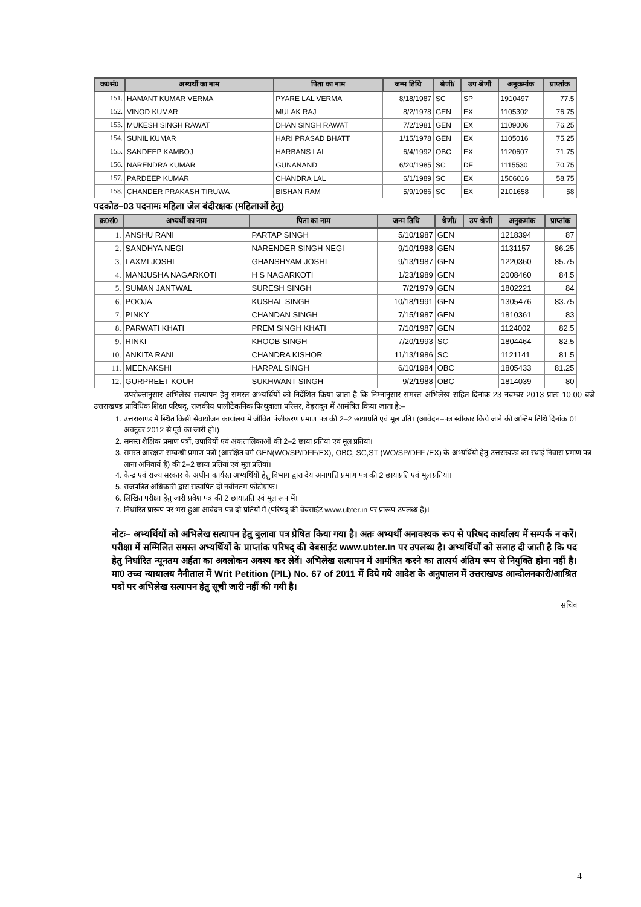| क्र0सं0 | अभ्यर्थी का नाम | पिता का नाम | जन्म तिथि | श्रेणी/ | उप श्रेणी | अनुक्रमांक | प्राप्तांक |
| --- | --- | --- | --- | --- | --- | --- | --- |
| 151. | HAMANT KUMAR VERMA | PYARE LAL VERMA | 8/18/1987 | SC | SP | 1910497 | 77.5 |
| 152. | VINOD KUMAR | MULAK RAJ | 8/2/1978 | GEN | EX | 1105302 | 76.75 |
| 153. | MUKESH SINGH RAWAT | DHAN SINGH RAWAT | 7/2/1981 | GEN | EX | 1109006 | 76.25 |
| 154. | SUNIL KUMAR | HARI PRASAD BHATT | 1/15/1978 | GEN | EX | 1105016 | 75.25 |
| 155. | SANDEEP KAMBOJ | HARBANS LAL | 6/4/1992 | OBC | EX | 1120607 | 71.75 |
| 156. | NARENDRA KUMAR | GUNANAND | 6/20/1985 | SC | DF | 1115530 | 70.75 |
| 157. | PARDEEP KUMAR | CHANDRA LAL | 6/1/1989 | SC | EX | 1506016 | 58.75 |
| 158. | CHANDER PRAKASH TIRUWA | BISHAN RAM | 5/9/1986 | SC | EX | 2101658 | 58 |
पदकोड–03 पदनामः महिला जेल बंदीरक्षक (महिलाओं हेतु)
| क्र0सं0 | अभ्यर्थी का नाम | पिता का नाम | जन्म तिथि | श्रेणी/ | उप श्रेणी | अनुक्रमांक | प्राप्तांक |
| --- | --- | --- | --- | --- | --- | --- | --- |
| 1. | ANSHU RANI | PARTAP SINGH | 5/10/1987 | GEN | | 1218394 | 87 |
| 2. | SANDHYA NEGI | NARENDER SINGH NEGI | 9/10/1988 | GEN | | 1131157 | 86.25 |
| 3. | LAXMI JOSHI | GHANSHYAM JOSHI | 9/13/1987 | GEN | | 1220360 | 85.75 |
| 4. | MANJUSHA NAGARKOTI | H S NAGARKOTI | 1/23/1989 | GEN | | 2008460 | 84.5 |
| 5. | SUMAN JANTWAL | SURESH SINGH | 7/2/1979 | GEN | | 1802221 | 84 |
| 6. | POOJA | KUSHAL SINGH | 10/18/1991 | GEN | | 1305476 | 83.75 |
| 7. | PINKY | CHANDAN SINGH | 7/15/1987 | GEN | | 1810361 | 83 |
| 8. | PARWATI KHATI | PREM SINGH KHATI | 7/10/1987 | GEN | | 1124002 | 82.5 |
| 9. | RINKI | KHOOB SINGH | 7/20/1993 | SC | | 1804464 | 82.5 |
| 10. | ANKITA RANI | CHANDRA KISHOR | 11/13/1986 | SC | | 1121141 | 81.5 |
| 11. | MEENAKSHI | HARPAL SINGH | 6/10/1984 | OBC | | 1805433 | 81.25 |
| 12. | GURPREET KOUR | SUKHWANT SINGH | 9/2/1988 | OBC | | 1814039 | 80 |
उपरोक्तानुसार अभिलेख सत्यापन हेतु समस्त अभ्यर्थियों को निर्देशित किया जाता है कि निम्नानुसार समस्त अभिलेख सहित दिनांक 23 नवम्बर 2013 प्रातः 10.00 बजे उत्तराखण्ड प्राविधिक शिक्षा परिषद्, राजकीय पालीटेकनिक पित्थूवाला परिसर, देहरादून में आमंत्रित किया जाता है:–
1. उत्तराखण्ड में स्थित किसी सेवायोजन कार्यालय में जीवित पंजीकरण प्रमाण पत्र की 2–2 छायाप्रति एवं मूल प्रति। (आवेदन–पत्र स्वीकार किये जाने की अन्तिम तिथि दिनांक 01 अक्टूबर 2012 से पूर्व का जारी हो।)
2. समस्त शैक्षिक प्रमाण पत्रों, उपाधियों एवं अंकतालिकाओं की 2–2 छाया प्रतियां एवं मूल प्रतियां।
3. समस्त आरक्षण सम्बन्धी प्रमाण पत्रों (आरक्षित वर्ग GEN(WO/SP/DFF/EX), OBC, SC,ST (WO/SP/DFF /EX) के अभ्यर्थियो हेतु उत्तराखण्ड का स्थाई निवास प्रमाण पत्र लाना अनिवार्य है) की 2–2 छाया प्रतियां एवं मूल प्रतियां।
4. केन्द्र एवं राज्य सरकार के अधीन कार्यरत अभ्यर्थियों हेतु विभाग द्वारा देय अनापत्ति प्रमाण पत्र की 2 छायाप्रति एवं मूल प्रतियां।
5. राजपत्रित अधिकारी द्वारा सत्यापित दो नवीनतम फोटोग्राफ।
6. लिखित परीक्षा हेतु जारी प्रवेश पत्र की 2 छायाप्रति एवं मूल रूप में।
7. निर्धारित प्रारूप पर भरा हुआ आवेदन पत्र दो प्रतियों में (परिषद् की वेबसाईट www.ubter.in पर प्रारूप उपलब्ध है)।
नोटः– अभ्यर्थियों को अभिलेख सत्यापन हेतु बुलावा पत्र प्रेषित किया गया है। अतः अभ्यर्थी अनावश्यक रूप से परिषद कार्यालय में सम्पर्क न करें। परीक्षा में सम्मिलित समस्त अभ्यर्थियों के प्राप्तांक परिषद् की वेबसाईट www.ubter.in पर उपलब्ध है। अभ्यर्थियों को सलाह दी जाती है कि पद हेतु निर्धारित न्यूनतम अर्हता का अवलोकन अवश्य कर लेवें। अभिलेख सत्यापन में आमंत्रित करने का तात्पर्य अंतिम रूप से नियुक्ति होना नहीं है। मा0 उच्च न्यायालय नैनीताल में Writ Petition (PIL) No. 67 of 2011 में दिये गये आदेश के अनुपालन में उत्तराखण्ड आन्दोलनकारी/आश्रित पदों पर अभिलेख सत्यापन हेतु सूची जारी नहीं की गयी है।
सचिव
4